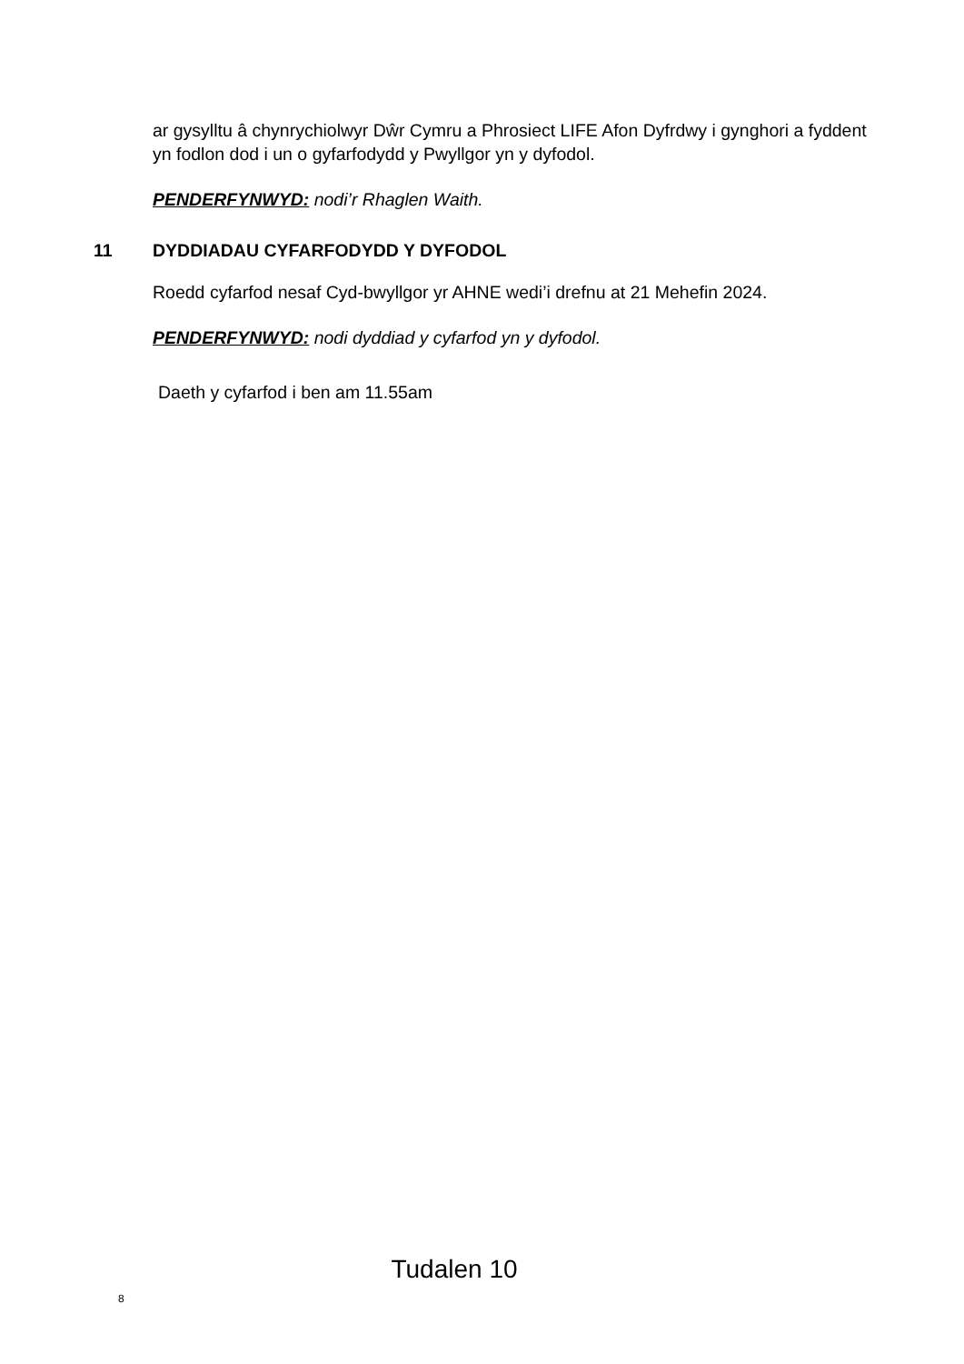ar gysylltu â chynrychiolwyr Dŵr Cymru a Phrosiect LIFE Afon Dyfrdwy i gynghori a fyddent yn fodlon dod i un o gyfarfodydd y Pwyllgor yn y dyfodol.
PENDERFYNWYD: nodi’r Rhaglen Waith.
11 DYDDIADAU CYFARFODYDD Y DYFODOL
Roedd cyfarfod nesaf Cyd-bwyllgor yr AHNE wedi’i drefnu at 21 Mehefin 2024.
PENDERFYNWYD: nodi dyddiad y cyfarfod yn y dyfodol.
Daeth y cyfarfod i ben am 11.55am
Tudalen 10
8